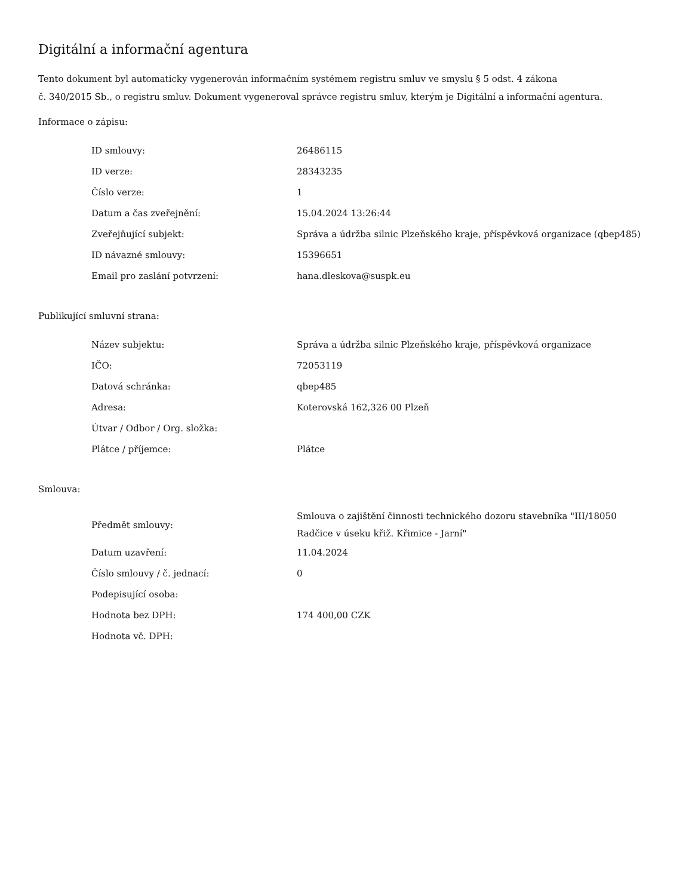Digitální a informační agentura
Tento dokument byl automaticky vygenerován informačním systémem registru smluv ve smyslu § 5 odst. 4 zákona
č. 340/2015 Sb., o registru smluv. Dokument vygeneroval správce registru smluv, kterým je Digitální a informační agentura.
Informace o zápisu:
| ID smlouvy: | 26486115 |
| ID verze: | 28343235 |
| Číslo verze: | 1 |
| Datum a čas zveřejnění: | 15.04.2024 13:26:44 |
| Zveřejňující subjekt: | Správa a údržba silnic Plzeňského kraje, příspěvková organizace (qbep485) |
| ID návazné smlouvy: | 15396651 |
| Email pro zaslání potvrzení: | hana.dleskova@suspk.eu |
Publikující smluvní strana:
| Název subjektu: | Správa a údržba silnic Plzeňského kraje, příspěvková organizace |
| IČO: | 72053119 |
| Datová schránka: | qbep485 |
| Adresa: | Koterovská 162,326 00 Plzeň |
| Útvar / Odbor / Org. složka: | |
| Plátce / příjemce: | Plátce |
Smlouva:
| Předmět smlouvy: | Smlouva o zajištění činnosti technického dozoru stavebníka "III/18050 Radčice v úseku křiž. Křimice - Jarní" |
| Datum uzavření: | 11.04.2024 |
| Číslo smlouvy / č. jednací: | 0 |
| Podepisující osoba: | |
| Hodnota bez DPH: | 174 400,00 CZK |
| Hodnota vč. DPH: | |